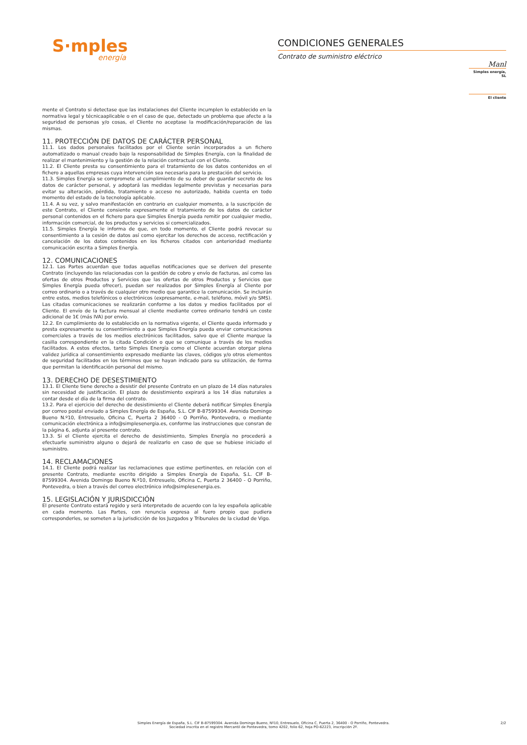S·mples
energía
CONDICIONES GENERALES
Contrato de suministro eléctrico
Manl
Simples energía, SL
El cliente
mente el Contrato si detectase que las instalaciones del Cliente incumplen lo establecido en la normativa legal y técnicaaplicable o en el caso de que, detectado un problema que afecte a la seguridad de personas y/o cosas, el Cliente no aceptase la modificación/reparación de las mismas.
11. PROTECCIÓN DE DATOS DE CARÁCTER PERSONAL
11.1. Los dados personales facilitados por el Cliente serán incorporados a un fichero automatizado o manual creado bajo la responsabilidad de Simples Energía, con la finalidad de realizar el mantenimiento y la gestión de la relación contractual con el Cliente.
11.2. El Cliente presta su consentimiento para el tratamiento de los datos contenidos en el fichero a aquellas empresas cuya intervención sea necesaria para la prestación del servicio.
11.3. Simples Energía se compromete al cumplimiento de su deber de guardar secreto de los datos de carácter personal, y adoptará las medidas legalmente previstas y necesarias para evitar su alteración, pérdida, tratamiento o acceso no autorizado, habida cuenta en todo momento del estado de la tecnología aplicable.
11.4. A su vez, y salvo manifestación en contrario en cualquier momento, a la suscripción de este Contrato, el Cliente consiente expresamente el tratamiento de los datos de carácter personal contenidos en el fichero para que Simples Energía pueda remitir por cualquier medio, información comercial, de los productos y servicios si comercializados.
11.5. Simples Energía le informa de que, en todo momento, el Cliente podrá revocar su consentimiento a la cesión de datos así como ejercitar los derechos de acceso, rectificación y cancelación de los datos contenidos en los ficheros citados con anterioridad mediante comunicación escrita a Simples Energía.
12. COMUNICACIONES
12.1. Las Partes acuerdan que todas aquellas notificaciones que se deriven del presente Contrato (incluyendo las relacionadas con la gestión de cobro y envío de facturas, así como las ofertas de otros Productos y Servicios que las ofertas de otros Productos y Servicios que Simples Energía pueda ofrecer), puedan ser realizados por Simples Energía al Cliente por correo ordinario o a través de cualquier otro medio que garantice la comunicación. Se incluirán entre estos, medios telefónicos o electrónicos (expresamente, e-mail, teléfono, móvil y/o SMS). Las citadas comunicaciones se realizarán conforme a los datos y medios facilitados por el Cliente. El envío de la factura mensual al cliente mediante correo ordinario tendrá un coste adicional de 1€ (más IVA) por envío.
12.2. En cumplimiento de lo establecido en la normativa vigente, el Cliente queda informado y presta expresamente su consentimiento a que Simples Energía pueda enviar comunicaciones comerciales a través de los medios electrónicos facilitados, salvo que el Cliente marque la casilla correspondiente en la citada Condición o que se comunique a través de los medios facilitados. A estos efectos, tanto Simples Energía como el Cliente acuerdan otorgar plena validez jurídica al consentimiento expresado mediante las claves, códigos y/o otros elementos de seguridad facilitados en los términos que se hayan indicado para su utilización, de forma que permitan la identificación personal del mismo.
13. DERECHO DE DESESTIMIENTO
13.1. El Cliente tiene derecho a desistir del presente Contrato en un plazo de 14 días naturales sin necesidad de justificación. El plazo de desistimiento expirará a los 14 días naturales a contar desde el día de la firma del contrato.
13.2. Para el ejercicio del derecho de desistimiento el Cliente deberá notificar Simples Energía por correo postal enviado a Simples Energía de España, S.L. CIF B-87599304. Avenida Domingo Bueno N.º10, Entresuelo, Oficina C, Puerta 2 36400 - O Porriño, Pontevedra, o mediante comunicación electrónica a info@simplesenergia.es, conforme las instrucciones que consran de la página 6, adjunta al presente contrato.
13.3. Si el Cliente ejercita el derecho de desistimiento, Simples Energía no procederá a efectuarle suministro alguno o dejará de realizarlo en caso de que se hubiese iniciado el suministro.
14. RECLAMACIONES
14.1. El Cliente podrá realizar las reclamaciones que estime pertinentes, en relación con el presente Contrato, mediante escrito dirigido a Simples Energía de España, S.L. CIF B-87599304. Avenida Domingo Bueno N.º10, Entresuelo, Oficina C, Puerta 2 36400 - O Porriño, Pontevedra, o bien a través del correo electrónico info@simplesenergia.es.
15. LEGISLACIÓN Y JURISDICCIÓN
El presente Contrato estará regido y será interpretado de acuerdo con la ley española aplicable en cada momento. Las Partes, con renuncia expresa al fuero propio que pudiera corresponderles, se someten a la jurisdicción de los Juzgados y Tribunales de la ciudad de Vigo.
Simples Energía de España, S.L. CIF B-87599304. Avenida Domingo Bueno, Nº10, Entresuelo, Oficina C, Puerta 2, 36400 - O Porriño, Pontevedra.
Sociedad inscrita en el registro Mercantil de Pontevedra, tomo 4202, folio 62, hoja PO-62223, inscripción 2ª.
2/2